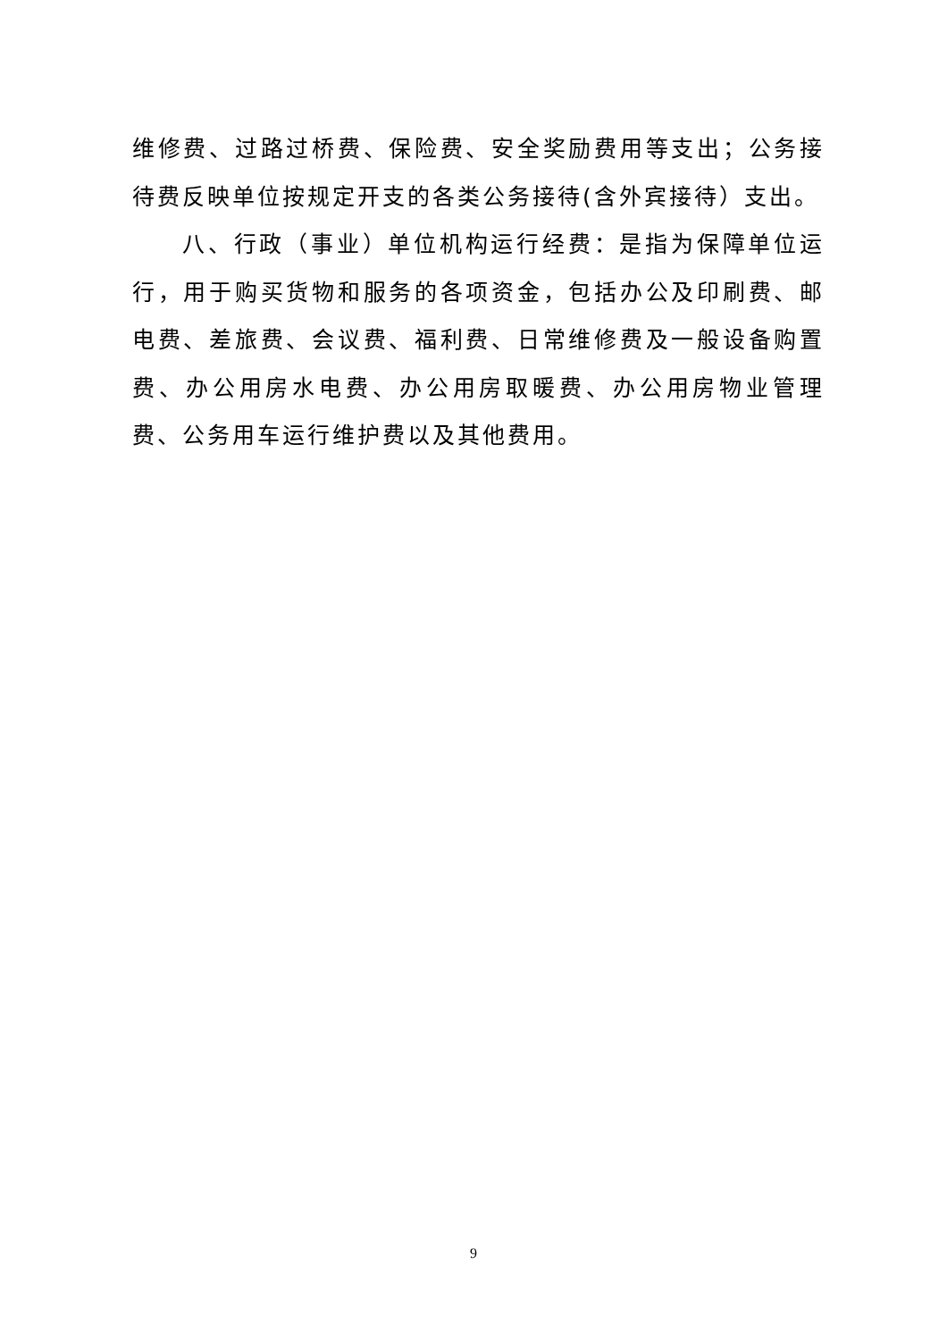维修费、过路过桥费、保险费、安全奖励费用等支出；公务接待费反映单位按规定开支的各类公务接待(含外宾接待）支出。
八、行政（事业）单位机构运行经费：是指为保障单位运行，用于购买货物和服务的各项资金，包括办公及印刷费、邮电费、差旅费、会议费、福利费、日常维修费及一般设备购置费、办公用房水电费、办公用房取暖费、办公用房物业管理费、公务用车运行维护费以及其他费用。
9